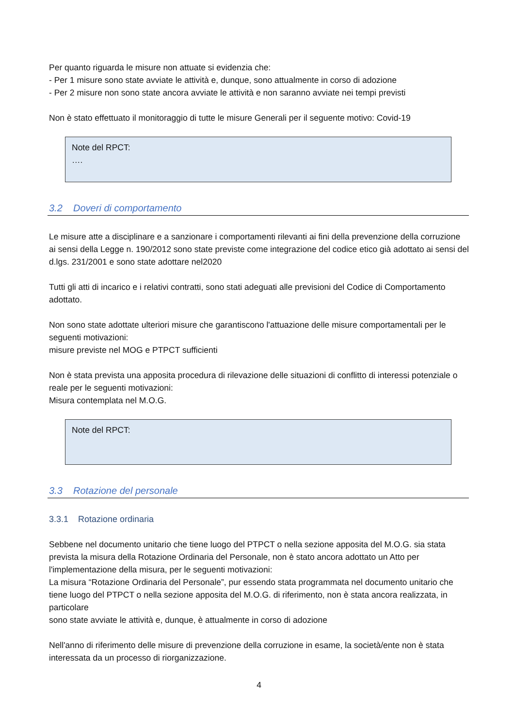Per quanto riguarda le misure non attuate si evidenzia che:
- Per 1 misure sono state avviate le attività e, dunque, sono attualmente in corso di adozione
- Per 2 misure non sono state ancora avviate le attività e non saranno avviate nei tempi previsti
Non è stato effettuato il monitoraggio di tutte le misure Generali per il seguente motivo: Covid-19
Note del RPCT:
….
3.2 Doveri di comportamento
Le misure atte a disciplinare e a sanzionare i comportamenti rilevanti ai fini della prevenzione della corruzione ai sensi della Legge n. 190/2012 sono state previste come integrazione del codice etico già adottato ai sensi del d.lgs. 231/2001 e sono state adottare nel2020
Tutti gli atti di incarico e i relativi contratti, sono stati adeguati alle previsioni del Codice di Comportamento adottato.
Non sono state adottate ulteriori misure che garantiscono l'attuazione delle misure comportamentali per le seguenti motivazioni:
misure previste nel MOG e PTPCT sufficienti
Non è stata prevista una apposita procedura di rilevazione delle situazioni di conflitto di interessi potenziale o reale per le seguenti motivazioni:
Misura contemplata nel M.O.G.
Note del RPCT:
3.3 Rotazione del personale
3.3.1 Rotazione ordinaria
Sebbene nel documento unitario che tiene luogo del PTPCT o nella sezione apposita del M.O.G. sia stata prevista la misura della Rotazione Ordinaria del Personale, non è stato ancora adottato un Atto per l'implementazione della misura, per le seguenti motivazioni:
La misura “Rotazione Ordinaria del Personale”, pur essendo stata programmata nel documento unitario che tiene luogo del PTPCT o nella sezione apposita del M.O.G. di riferimento, non è stata ancora realizzata, in particolare
sono state avviate le attività e, dunque, è attualmente in corso di adozione
Nell'anno di riferimento delle misure di prevenzione della corruzione in esame, la società/ente non è stata interessata da un processo di riorganizzazione.
4